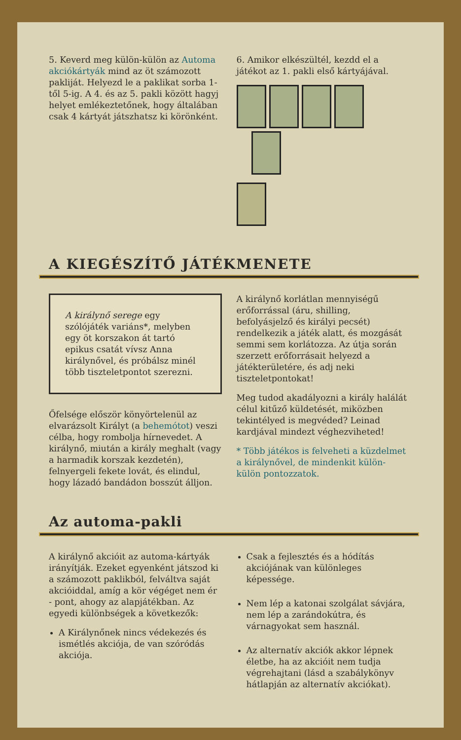5. Keverd meg külön-külön az Automa akciókártyák mind az öt számozott pakliját. Helyezd le a paklikat sorba 1-től 5-ig. A 4. és az 5. pakli között hagyj helyet emlékeztetőnek, hogy általában csak 4 kártyát játszhatsz ki körönként.
6. Amikor elkészültél, kezdd el a játékot az 1. pakli első kártyájával.
A KIEGÉSZÍTŐ JÁTÉKMENETE
A királynő serege egy szólójáték variáns*, melyben egy öt korszakon át tartó epikus csatát vívsz Anna királynővel, és próbálsz minél több tiszteletpontot szerezni.
Őfelsége először könyörtelenül az elvarázsolt Királyt (a behemótot) veszi célba, hogy rombolja hírnevedet. A királynő, miután a király meghalt (vagy a harmadik korszak kezdetén), felnyergeli fekete lovát, és elindul, hogy lázadó bandádon bosszút álljon.
A királynő korlátlan mennyiségű erőforrással (áru, shilling, befolyásjelző és királyi pecsét) rendelkezik a játék alatt, és mozgását semmi sem korlátozza. Az útja során szerzett erőforrásait helyezd a játékterületére, és adj neki tiszteletpontokat!
Meg tudod akadályozni a király halálát célul kitűző küldetését, miközben tekintélyed is megvéded? Leinad kardjával mindezt véghezviheted!
* Több játékos is felveheti a küzdelmet a királynővel, de mindenkit külön-külön pontozzatok.
Az automa-pakli
A királynő akcióit az automa-kártyák irányítják. Ezeket egyenként játszod ki a számozott paklikból, felváltva saját akcióiddal, amíg a kör végéget nem ér - pont, ahogy az alapjátékban. Az egyedi különbségek a következők:
A Királynőnek nincs védekezés és ismétlés akciója, de van szóródás akciója.
Csak a fejlesztés és a hódítás akciójának van különleges képessége.
Nem lép a katonai szolgálat sávjára, nem lép a zarándokútra, és várnagyokat sem használ.
Az alternatív akciók akkor lépnek életbe, ha az akcióit nem tudja végrehajtani (lásd a szabálykönyv hátlapján az alternatív akciókat).